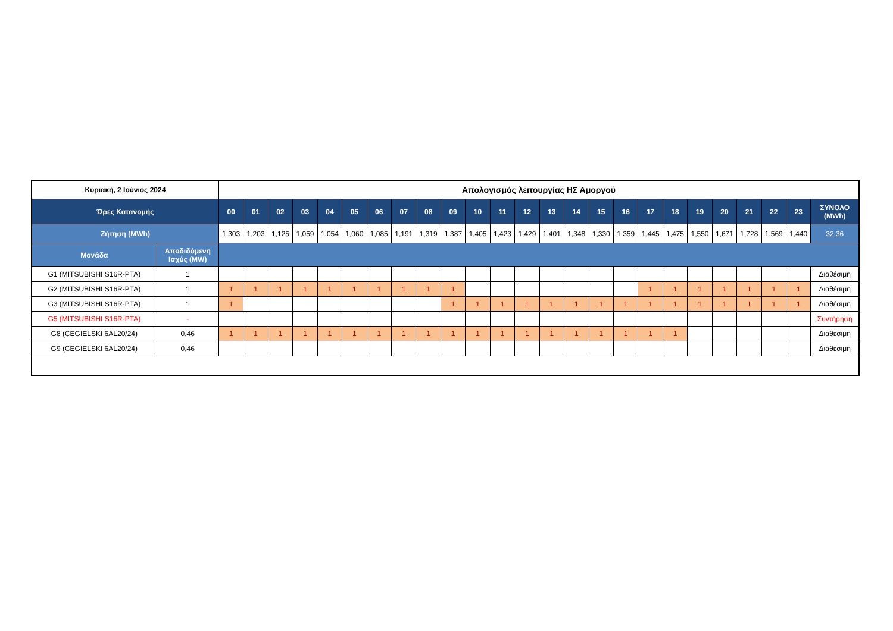| Κυριακή, 2 Ιούνιος 2024 | | Απολογισμός λειτουργίας ΗΣ Αμοργού | | | | | | | | | | | | | | | | | | | | | | | | |
| --- | --- | --- | --- | --- | --- | --- | --- | --- | --- | --- | --- | --- | --- | --- | --- | --- | --- | --- | --- | --- | --- | --- | --- | --- | --- | --- |
| Ώρες Κατανομής | | 00 | 01 | 02 | 03 | 04 | 05 | 06 | 07 | 08 | 09 | 10 | 11 | 12 | 13 | 14 | 15 | 16 | 17 | 18 | 19 | 20 | 21 | 22 | 23 | ΣΥΝΟΛΟ (MWh) |
| Ζήτηση (MWh) | | 1,303 | 1,203 | 1,125 | 1,059 | 1,054 | 1,060 | 1,085 | 1,191 | 1,319 | 1,387 | 1,405 | 1,423 | 1,429 | 1,401 | 1,348 | 1,330 | 1,359 | 1,445 | 1,475 | 1,550 | 1,671 | 1,728 | 1,569 | 1,440 | 32,36 |
| Μονάδα | Αποδιδόμενη Ισχύς (MW) | | | | | | | | | | | | | | | | | | | | | | | | | |
| G1 (MITSUBISHI S16R-PTA) | 1 | | | | | | | | | | | | | | | | | | | | | | | | | Διαθέσιμη |
| G2 (MITSUBISHI S16R-PTA) | 1 | 1 | 1 | 1 | 1 | 1 | 1 | 1 | 1 | 1 | 1 | | | | | | | | 1 | 1 | 1 | 1 | 1 | 1 | 1 | Διαθέσιμη |
| G3 (MITSUBISHI S16R-PTA) | 1 | 1 | | | | | | | | | 1 | 1 | 1 | 1 | 1 | 1 | 1 | 1 | 1 | 1 | 1 | 1 | 1 | 1 | 1 | Διαθέσιμη |
| G5 (MITSUBISHI S16R-PTA) | - | | | | | | | | | | | | | | | | | | | | | | | | | Συντήρηση |
| G8 (CEGIELSKI 6AL20/24) | 0,46 | 1 | 1 | 1 | 1 | 1 | 1 | 1 | 1 | 1 | 1 | 1 | 1 | 1 | 1 | 1 | 1 | 1 | 1 | 1 | | | | | | Διαθέσιμη |
| G9 (CEGIELSKI 6AL20/24) | 0,46 | | | | | | | | | | | | | | | | | | | | | | | | | Διαθέσιμη |